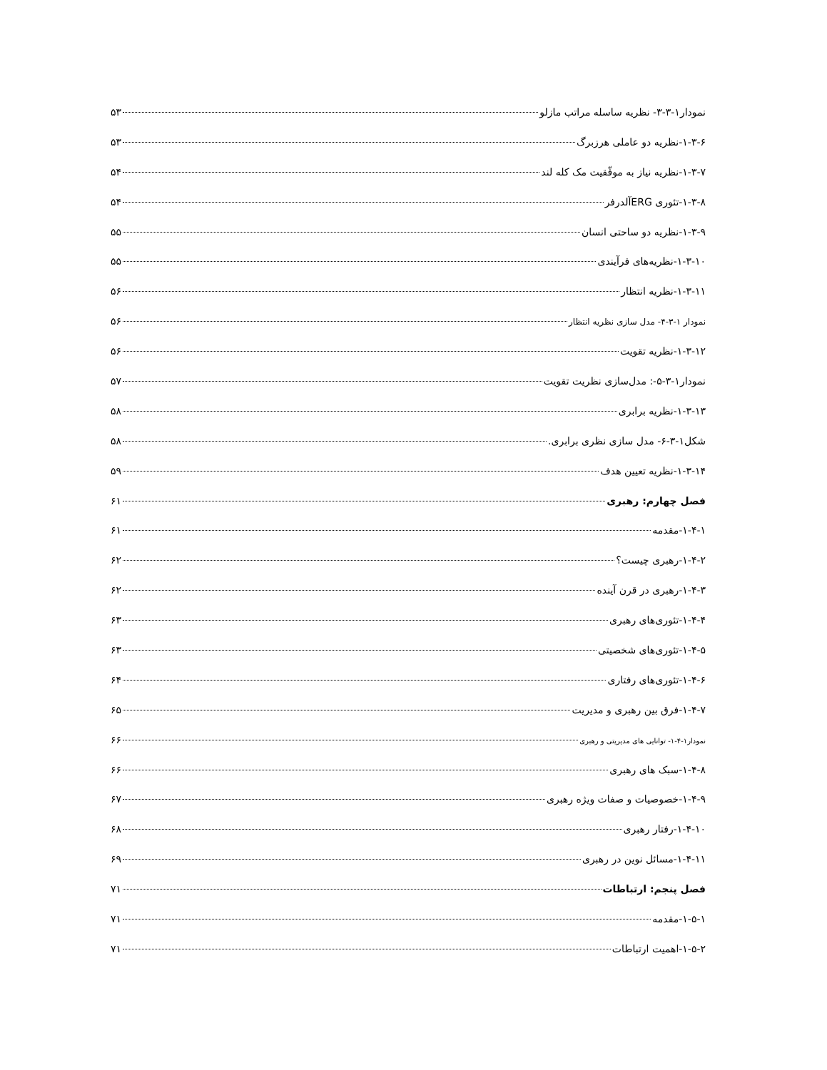نمودار۱-۳-۳- نظریه ساسله مراتب مازلو ۵۳
۱-۳-۶-نظریه دو عاملی هرزبرگ ۵۳
۱-۳-۷-نظریه نیاز به موفّقیت مک کله لند ۵۴
۱-۳-۸-تئوری ERGآلدرفر ۵۴
۱-۳-۹-نظریه دو ساحتی انسان ۵۵
۱-۳-۱۰-نظریه‌های فرآیندی ۵۵
۱-۳-۱۱-نظریه انتظار ۵۶
نمودار ۱-۳-۴- مدل سازی نظریه انتظار ۵۶
۱-۳-۱۲-نظریه تقویت ۵۶
نمودار۱-۳-۵-: مدل‌سازی نظریت تقویت ۵۷
۱-۳-۱۳-نظریه برابری ۵۸
شکل۱-۳-۶- مدل سازی نظری برابری. ۵۸
۱-۳-۱۴-نظریه تعیین هدف ۵۹
فصل چهارم: رهبری ۶۱
۱-۴-۱-مقدمه ۶۱
۱-۴-۲-رهبری چیست؟ ۶۲
۱-۴-۳-رهبری در قرن آینده ۶۲
۱-۴-۴-تئوری‌های رهبری ۶۳
۱-۴-۵-تئوری‌های شخصیتی ۶۳
۱-۴-۶-تئوری‌های رفتاری ۶۴
۱-۴-۷-فرق بین رهبری و مدیریت ۶۵
نمودار۱-۴-۱- توانایی های مدیریتی و رهبری ۶۶
۱-۴-۸-سبک های رهبری ۶۶
۱-۴-۹-خصوصیات و صفات ویژه رهبری ۶۷
۱-۴-۱۰-رفتار رهبری ۶۸
۱-۴-۱۱-مسائل نوین در رهبری ۶۹
فصل پنجم: ارتباطات ۷۱
۱-۵-۱-مقدمه ۷۱
۱-۵-۲-اهمیت ارتباطات ۷۱